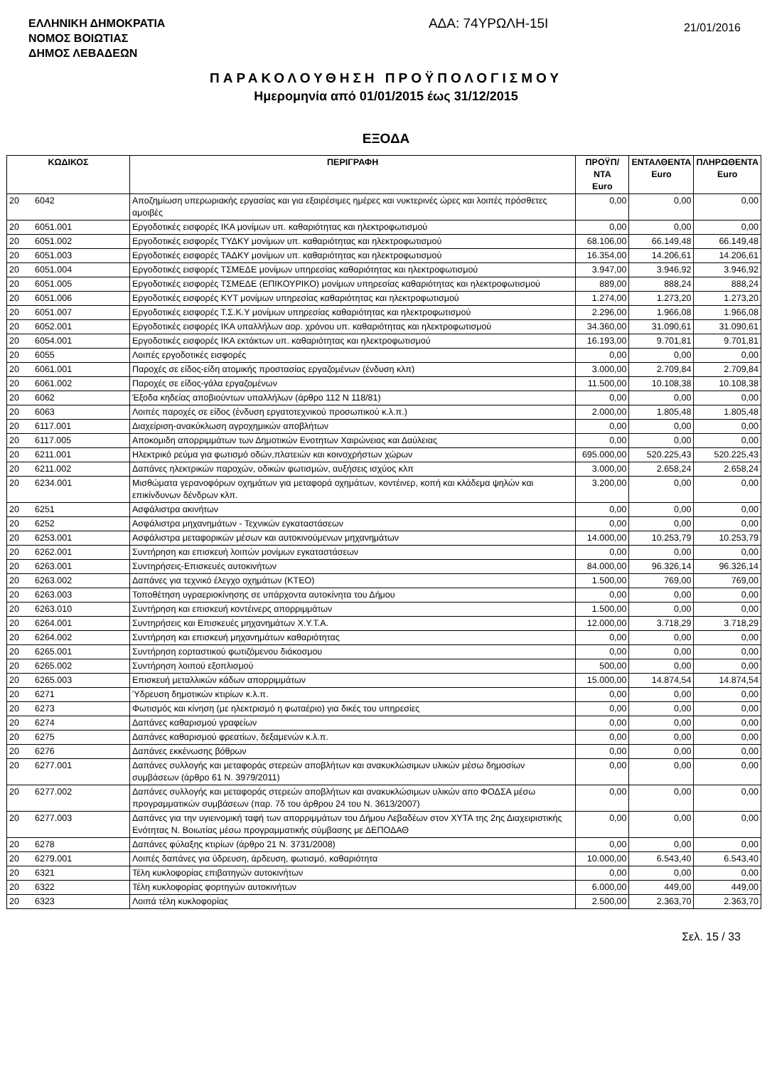ΕΛΛΗΝΙΚΗ ΔΗΜΟΚΡΑΤΙΑ
ΝΟΜΟΣ ΒΟΙΩΤΙΑΣ
ΔΗΜΟΣ ΛΕΒΑΔΕΩΝ
ΑΔΑ: 74ΥΡΩΛΗ-15Ι
21/01/2016
ΠΑΡΑΚΟΛΟΥΘΗΣΗ ΠΡΟΫΠΟΛΟΓΙΣΜΟΥ
Ημερομηνία από 01/01/2015 έως 31/12/2015
ΕΞΟΔΑ
| ΚΩΔΙΚΟΣ | | ΠΕΡΙΓΡΑΦΗ | ΠΡΟΫΠ/ΝΤΑ Euro | ΕΝΤΑΛΘΕΝΤΑ Euro | ΠΛΗΡΩΘΕΝΤΑ Euro |
| --- | --- | --- | --- | --- | --- |
| 20 | 6042 | Αποζημίωση υπερωριακής εργασίας και για εξαιρέσιμες ημέρες και νυκτερινές ώρες και λοιπές πρόσθετες αμοιβές | 0,00 | 0,00 | 0,00 |
| 20 | 6051.001 | Εργοδοτικές εισφορές ΙΚΑ μονίμων υπ. καθαριότητας και ηλεκτροφωτισμού | 0,00 | 0,00 | 0,00 |
| 20 | 6051.002 | Εργοδοτικές εισφορές ΤΥΔΚΥ μονίμων υπ. καθαριότητας και ηλεκτροφωτισμού | 68.106,00 | 66.149,48 | 66.149,48 |
| 20 | 6051.003 | Εργοδοτικές εισφορές ΤΑΔΚΥ μονίμων υπ. καθαριότητας και ηλεκτροφωτισμού | 16.354,00 | 14.206,61 | 14.206,61 |
| 20 | 6051.004 | Εργοδοτικές εισφορές ΤΣΜΕΔΕ μονίμων υπηρεσίας καθαριότητας και ηλεκτροφωτισμού | 3.947,00 | 3.946,92 | 3.946,92 |
| 20 | 6051.005 | Εργοδοτικές εισφορές ΤΣΜΕΔΕ (ΕΠΙΚΟΥΡΙΚΟ) μονίμων υπηρεσίας καθαριότητας και ηλεκτροφωτισμού | 889,00 | 888,24 | 888,24 |
| 20 | 6051.006 | Εργοδοτικές εισφορές ΚΥΤ μονίμων υπηρεσίας καθαριότητας και ηλεκτροφωτισμού | 1.274,00 | 1.273,20 | 1.273,20 |
| 20 | 6051.007 | Εργοδοτικές εισφορές Τ.Σ.Κ.Υ μονίμων υπηρεσίας καθαριότητας και ηλεκτροφωτισμού | 2.296,00 | 1.966,08 | 1.966,08 |
| 20 | 6052.001 | Εργοδοτικές εισφορές ΙΚΑ υπαλλήλων αορ. χρόνου υπ. καθαριότητας και ηλεκτροφωτισμού | 34.360,00 | 31.090,61 | 31.090,61 |
| 20 | 6054.001 | Εργοδοτικές εισφορές ΙΚΑ εκτάκτων υπ. καθαριότητας και ηλεκτροφωτισμού | 16.193,00 | 9.701,81 | 9.701,81 |
| 20 | 6055 | Λοιπές εργοδοτικές εισφορές | 0,00 | 0,00 | 0,00 |
| 20 | 6061.001 | Παροχές σε είδος-είδη ατομικής προστασίας εργαζομένων (ένδυση κλπ) | 3.000,00 | 2.709,84 | 2.709,84 |
| 20 | 6061.002 | Παροχές σε είδος-γάλα εργαζομένων | 11.500,00 | 10.108,38 | 10.108,38 |
| 20 | 6062 | Έξοδα κηδείας αποβιούντων υπαλλήλων (άρθρο 112 Ν 118/81) | 0,00 | 0,00 | 0,00 |
| 20 | 6063 | Λοιπές παροχές σε είδος (ένδυση εργατοτεχνικού προσωπικού κ.λ.π.) | 2.000,00 | 1.805,48 | 1.805,48 |
| 20 | 6117.001 | Διαχείριση-ανακύκλωση αγροχημικών αποβλήτων | 0,00 | 0,00 | 0,00 |
| 20 | 6117.005 | Αποκομιδη απορριμμάτων των Δημοτικών Ενοτητων Χαιρώνειας και Δαύλειας | 0,00 | 0,00 | 0,00 |
| 20 | 6211.001 | Ηλεκτρικό ρεύμα για φωτισμό οδών,πλατειών και κοινοχρήστων χώρων | 695.000,00 | 520.225,43 | 520.225,43 |
| 20 | 6211.002 | Δαπάνες ηλεκτρικών παροχών, οδικών φωτισμών, αυξήσεις ισχύος κλπ | 3.000,00 | 2.658,24 | 2.658,24 |
| 20 | 6234.001 | Μισθώματα γερανοφόρων οχημάτων για μεταφορά οχημάτων, κοντέινερ, κοπή και κλάδεμα ψηλών και επικίνδυνων δένδρων κλπ. | 3.200,00 | 0,00 | 0,00 |
| 20 | 6251 | Ασφάλιστρα ακινήτων | 0,00 | 0,00 | 0,00 |
| 20 | 6252 | Ασφάλιστρα μηχανημάτων - Τεχνικών εγκαταστάσεων | 0,00 | 0,00 | 0,00 |
| 20 | 6253.001 | Ασφάλιστρα μεταφορικών μέσων και αυτοκινούμενων μηχανημάτων | 14.000,00 | 10.253,79 | 10.253,79 |
| 20 | 6262.001 | Συντήρηση και επισκευή λοιπών μονίμων εγκαταστάσεων | 0,00 | 0,00 | 0,00 |
| 20 | 6263.001 | Συντηρήσεις-Επισκευές αυτοκινήτων | 84.000,00 | 96.326,14 | 96.326,14 |
| 20 | 6263.002 | Δαπάνες για τεχνικό έλεγχο οχημάτων (ΚΤΕΟ) | 1.500,00 | 769,00 | 769,00 |
| 20 | 6263.003 | Τοποθέτηση υγραεριοκίνησης σε υπάρχοντα αυτοκίνητα του Δήμου | 0,00 | 0,00 | 0,00 |
| 20 | 6263.010 | Συντήρηση και επισκευή κοντέινερς απορριμμάτων | 1.500,00 | 0,00 | 0,00 |
| 20 | 6264.001 | Συντηρήσεις και Επισκευές μηχανημάτων Χ.Υ.Τ.Α. | 12.000,00 | 3.718,29 | 3.718,29 |
| 20 | 6264.002 | Συντήρηση και επισκευή μηχανημάτων καθαριότητας | 0,00 | 0,00 | 0,00 |
| 20 | 6265.001 | Συντήρηση εορταστικού φωτιζόμενου διάκοσμου | 0,00 | 0,00 | 0,00 |
| 20 | 6265.002 | Συντήρηση λοιπού εξοπλισμού | 500,00 | 0,00 | 0,00 |
| 20 | 6265.003 | Επισκευή μεταλλικών κάδων απορριμμάτων | 15.000,00 | 14.874,54 | 14.874,54 |
| 20 | 6271 | Ύδρευση δημοτικών κτιρίων κ.λ.π. | 0,00 | 0,00 | 0,00 |
| 20 | 6273 | Φωτισμός και κίνηση (με ηλεκτρισμό η φωταέριο) για δικές του υπηρεσίες | 0,00 | 0,00 | 0,00 |
| 20 | 6274 | Δαπάνες καθαρισμού γραφείων | 0,00 | 0,00 | 0,00 |
| 20 | 6275 | Δαπάνες καθαρισμού φρεατίων, δεξαμενών κ.λ.π. | 0,00 | 0,00 | 0,00 |
| 20 | 6276 | Δαπάνες εκκένωσης βόθρων | 0,00 | 0,00 | 0,00 |
| 20 | 6277.001 | Δαπάνες συλλογής και μεταφοράς στερεών αποβλήτων και ανακυκλώσιμων υλικών μέσω δημοσίων συμβάσεων (άρθρο 61 Ν. 3979/2011) | 0,00 | 0,00 | 0,00 |
| 20 | 6277.002 | Δαπάνες συλλογής και μεταφοράς στερεών αποβλήτων και ανακυκλώσιμων υλικών απο ΦΟΔΣΑ μέσω προγραμματικών συμβάσεων (παρ. 7δ του άρθρου 24 του Ν. 3613/2007) | 0,00 | 0,00 | 0,00 |
| 20 | 6277.003 | Δαπάνες για την υγιεινομική ταφή των απορριμμάτων του Δήμου Λεβαδέων στον ΧΥΤΑ της 2ης Διαχειριστικής Ενότητας Ν. Βοιωτίας μέσω προγραμματικής σύμβασης με ΔΕΠΟΔΑΘ | 0,00 | 0,00 | 0,00 |
| 20 | 6278 | Δαπάνες φύλαξης κτιρίων (άρθρο 21 Ν. 3731/2008) | 0,00 | 0,00 | 0,00 |
| 20 | 6279.001 | Λοιπές δαπάνες για ύδρευση, άρδευση, φωτισμό, καθαριότητα | 10.000,00 | 6.543,40 | 6.543,40 |
| 20 | 6321 | Τέλη κυκλοφορίας επιβατηγών αυτοκινήτων | 0,00 | 0,00 | 0,00 |
| 20 | 6322 | Τέλη κυκλοφορίας φορτηγών αυτοκινήτων | 6.000,00 | 449,00 | 449,00 |
| 20 | 6323 | Λοιπά τέλη κυκλοφορίας | 2.500,00 | 2.363,70 | 2.363,70 |
Σελ. 15 / 33